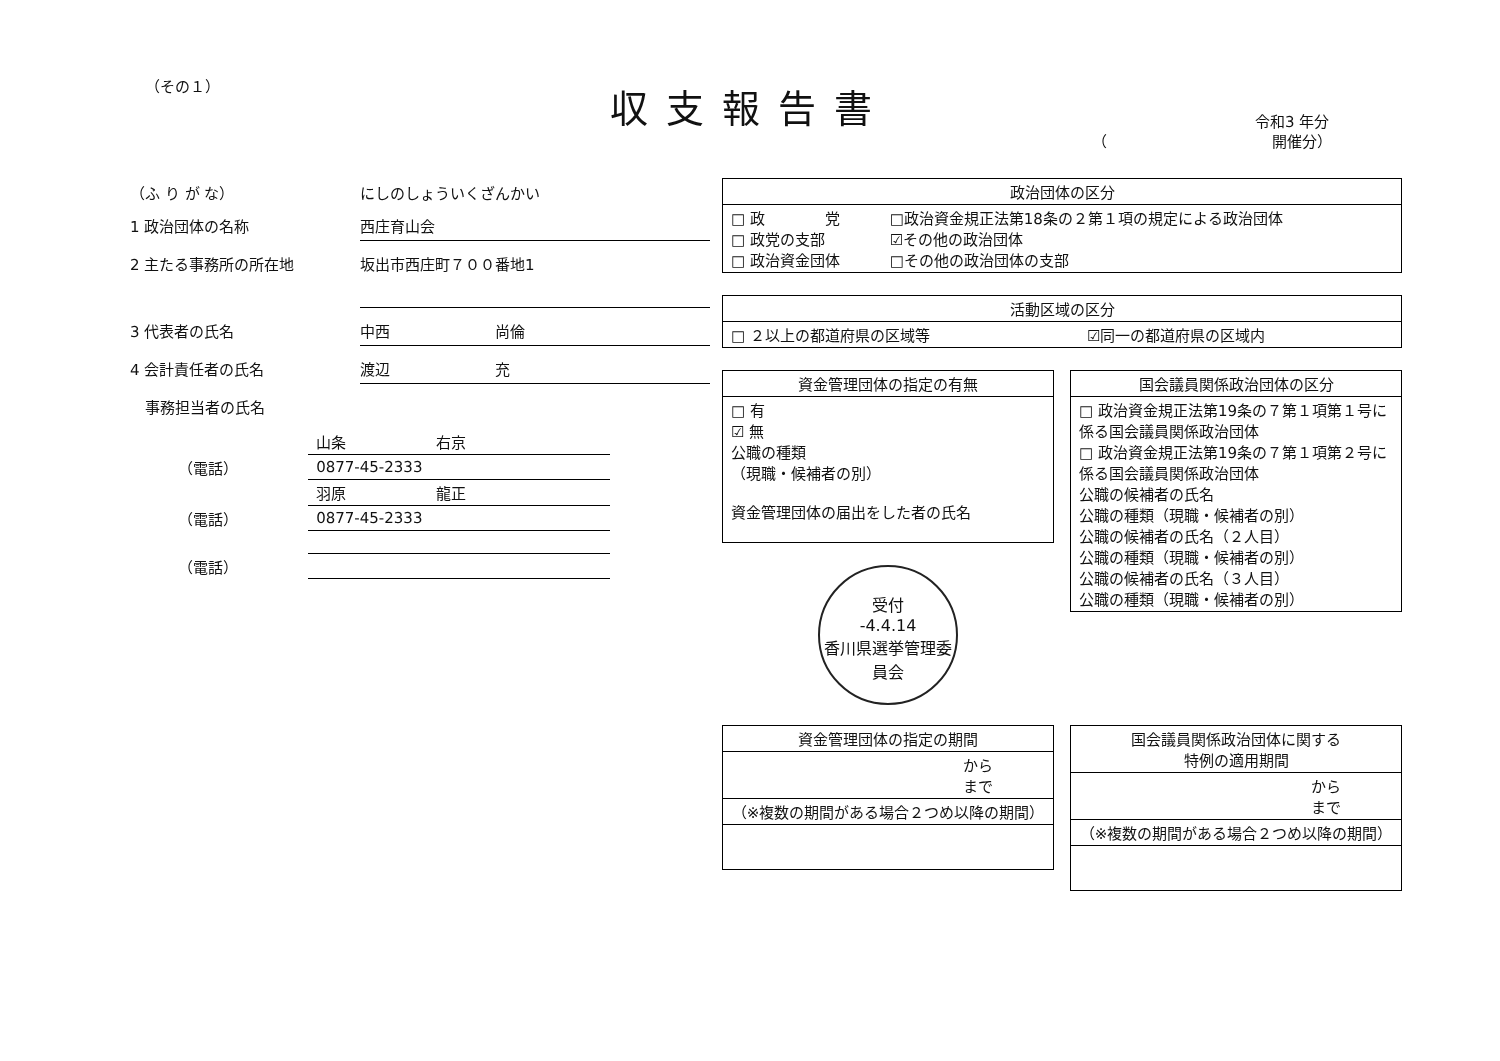（その１） 収支報告書 令和3 年分
（　　　　　　　　　　　開催分）
（ふ り が な） にしのしょういくざんかい
1 政治団体の名称 西庄育山会
2 主たる事務所の所在地
坂出市西庄町７００番地1
3 代表者の氏名 中西　　　　　　　尚倫
4 会計責任者の氏名 渡辺　　　　　　　充
　事務担当者の氏名
| | 山条 右京 |
| （電話） | 0877-45-2333 |
| | 羽原 龍正 |
| （電話） | 0877-45-2333 |
| （電話） | |
| 政治団体の区分 | |
| --- | --- |
| □ 政 党 □ 政党の支部 □ 政治資金団体 | □政治資金規正法第18条の２第１項の規定による政治団体 ☑その他の政治団体 □その他の政治団体の支部 |
| 活動区域の区分 | |
| --- | --- |
| □ ２以上の都道府県の区域等 | ☑同一の都道府県の区域内 |
| 資金管理団体の指定の有無 |
| --- |
| □ 有 ☑ 無 公職の種類 （現職・候補者の別） 資金管理団体の届出をした者の氏名 |
受付
-4.4.14
香川県選挙管理委員会
| 国会議員関係政治団体の区分 |
| --- |
| □ 政治資金規正法第19条の７第１項第１号に係る国会議員関係政治団体 □ 政治資金規正法第19条の７第１項第２号に係る国会議員関係政治団体 公職の候補者の氏名 公職の種類（現職・候補者の別） 公職の候補者の氏名（２人目） 公職の種類（現職・候補者の別） 公職の候補者の氏名（３人目） 公職の種類（現職・候補者の別） |
| 資金管理団体の指定の期間 |
| --- |
| から まで |
| （※複数の期間がある場合２つめ以降の期間） |
| 国会議員関係政治団体に関する 特例の適用期間 |
| --- |
| から まで |
| （※複数の期間がある場合２つめ以降の期間） |